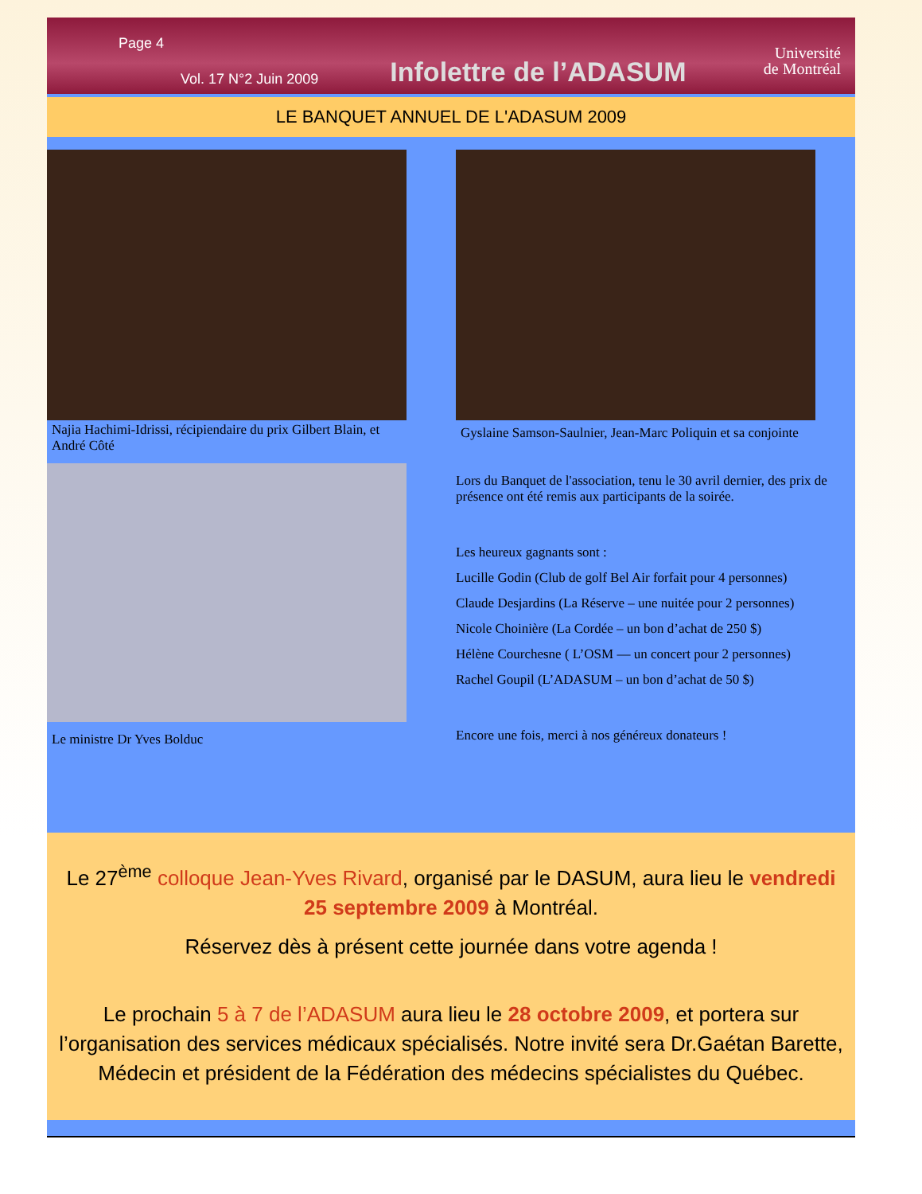Page 4
Vol. 17 N°2 Juin 2009 Infolettre de l’ADASUM Université
de Montréal
LE BANQUET ANNUEL DE L'ADASUM 2009
Najia Hachimi-Idrissi, récipiendaire du prix Gilbert Blain, et André Côté
Le ministre Dr Yves Bolduc
Gyslaine Samson-Saulnier, Jean-Marc Poliquin et sa conjointe
Lors du Banquet de l'association, tenu le 30 avril dernier, des prix de présence ont été remis aux participants de la soirée.
Les heureux gagnants sont :
Lucille Godin (Club de golf Bel Air forfait pour 4 personnes)
Claude Desjardins (La Réserve – une nuitée pour 2 personnes)
Nicole Choinière (La Cordée – un bon d’achat de 250 $)
Hélène Courchesne ( L’OSM — un concert pour 2 personnes)
Rachel Goupil (L’ADASUM – un bon d’achat de 50 $)
Encore une fois, merci à nos généreux donateurs !
Le 27<sup>ème</sup> colloque Jean-Yves Rivard, organisé par le DASUM, aura lieu le vendredi 25 septembre 2009 à Montréal.
Réservez dès à présent cette journée dans votre agenda !
Le prochain 5 à 7 de l’ADASUM aura lieu le 28 octobre 2009, et portera sur l’organisation des services médicaux spécialisés. Notre invité sera Dr.Gaétan Barette, Médecin et président de la Fédération des médecins spécialistes du Québec.